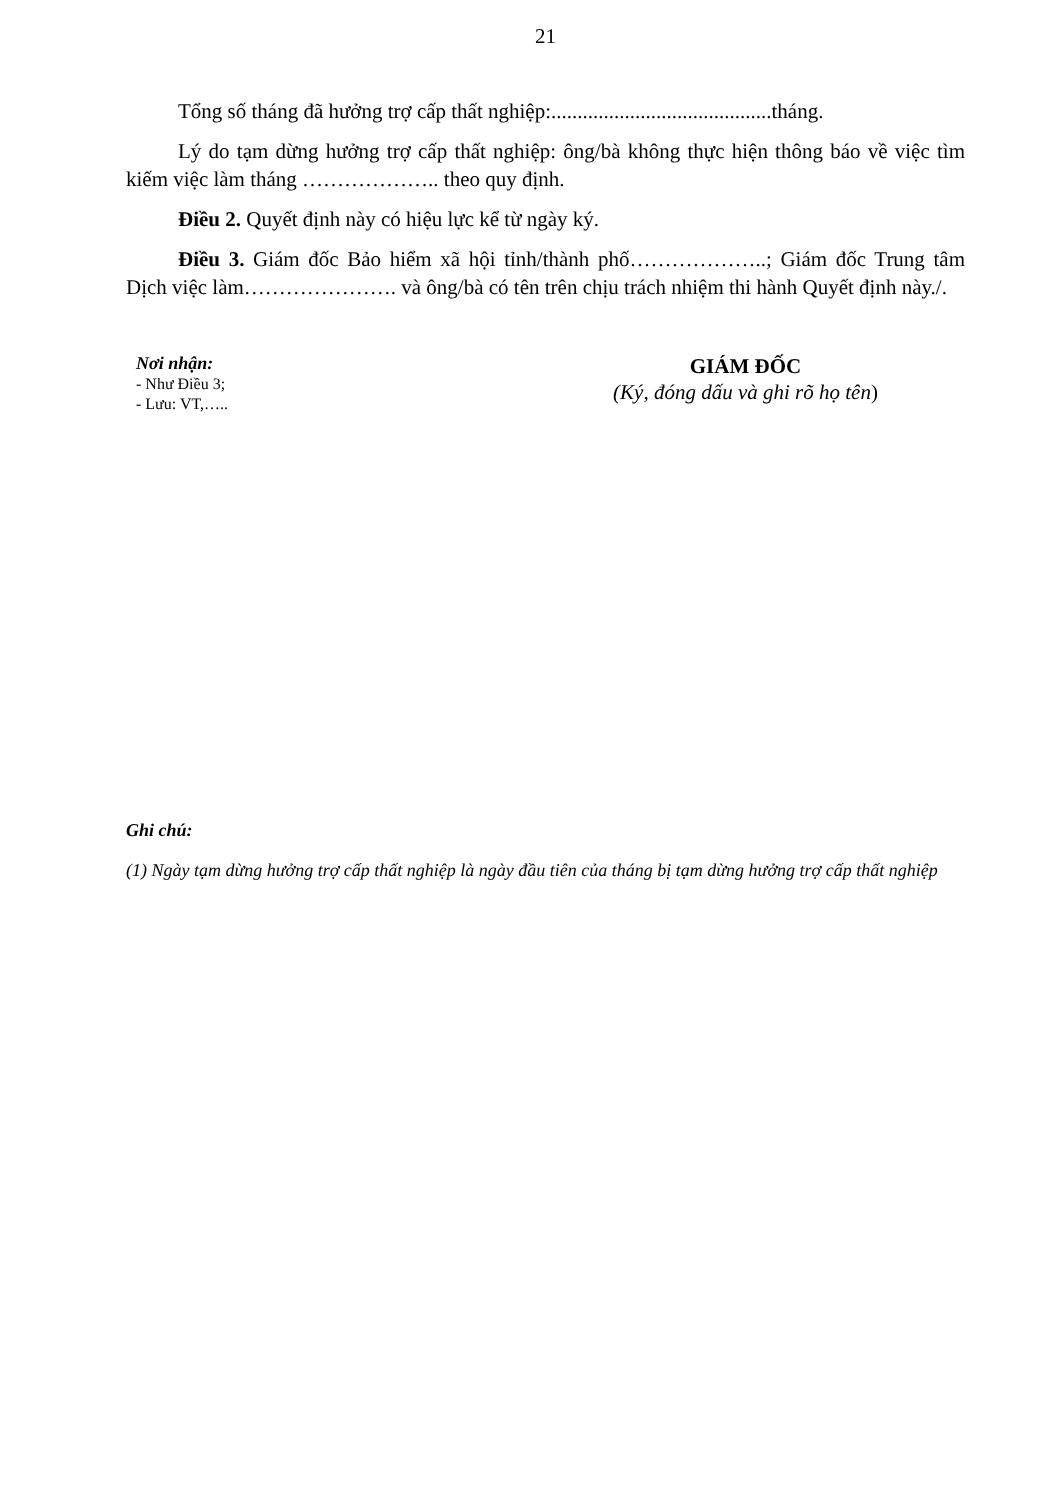21
Tổng số tháng đã hưởng trợ cấp thất nghiệp:..........................................tháng.
Lý do tạm dừng hưởng trợ cấp thất nghiệp: ông/bà không thực hiện thông báo về việc tìm kiếm việc làm tháng ……………….. theo quy định.
Điều 2. Quyết định này có hiệu lực kể từ ngày ký.
Điều 3. Giám đốc Bảo hiểm xã hội tỉnh/thành phố………………..; Giám đốc Trung tâm Dịch việc làm…………………. và ông/bà có tên trên chịu trách nhiệm thi hành Quyết định này./.
Nơi nhận:
- Như Điều 3;
- Lưu: VT,…..
GIÁM ĐỐC
(Ký, đóng dấu và ghi rõ họ tên)
Ghi chú:
(1) Ngày tạm dừng hưởng trợ cấp thất nghiệp là ngày đầu tiên của tháng bị tạm dừng hưởng trợ cấp thất nghiệp